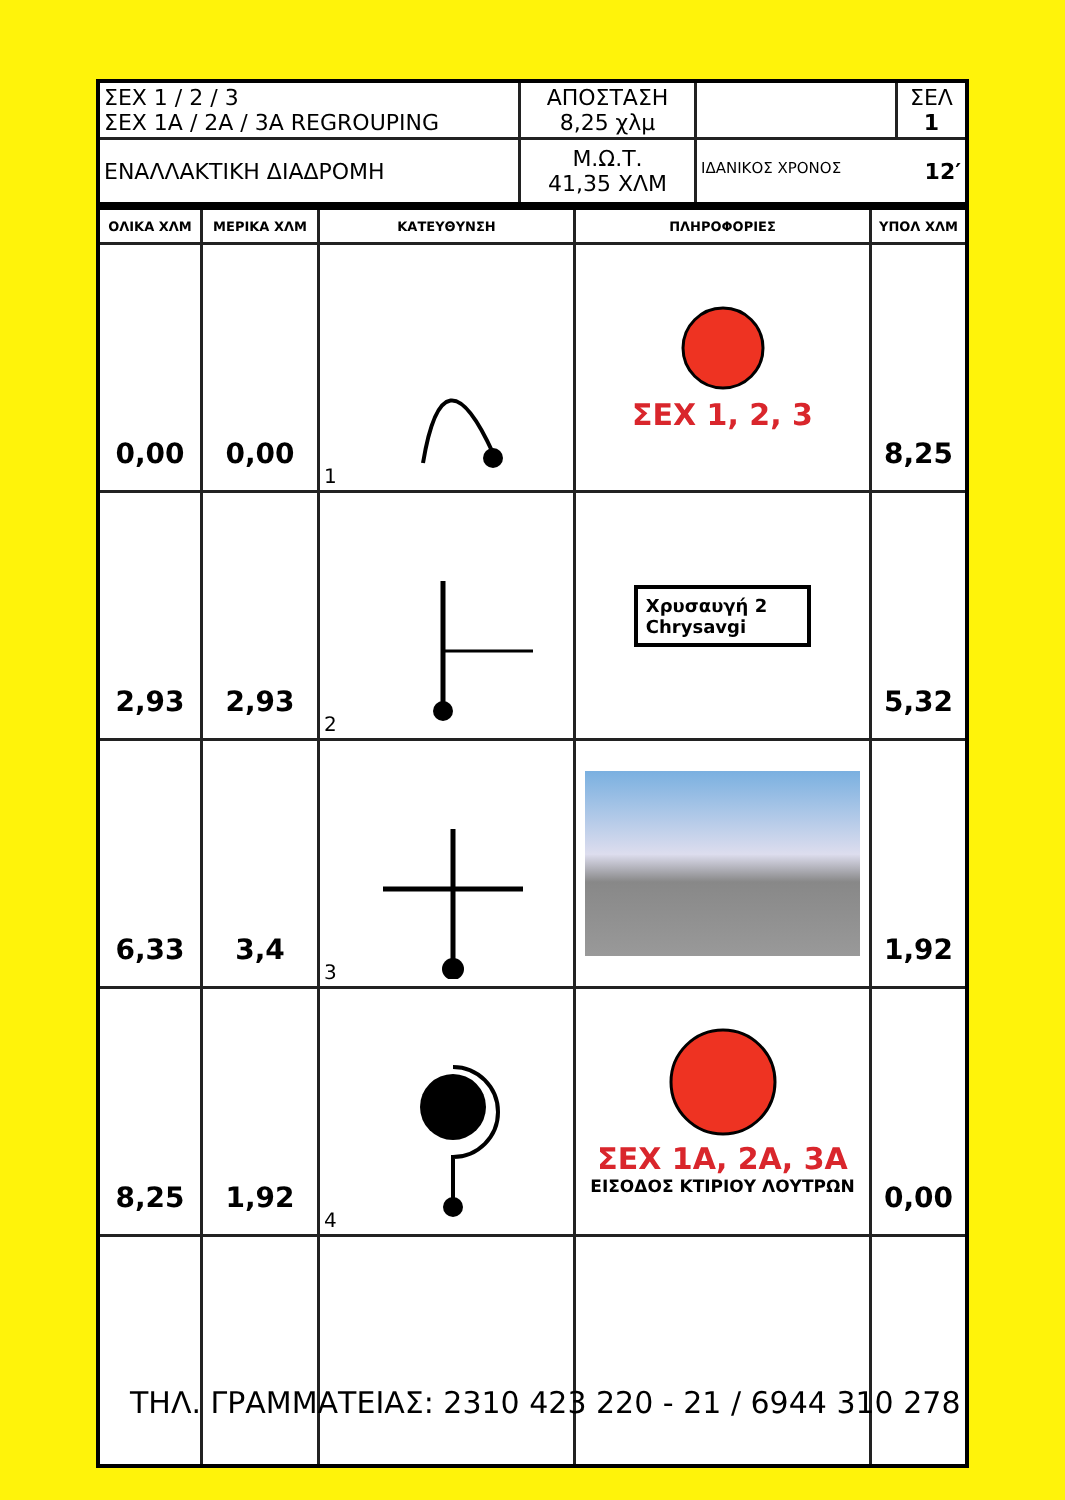| ΣΕΧ 1 / 2 / 3 ΣΕΧ 1Α / 2Α / 3Α REGROUPING | ΑΠΟΣΤΑΣΗ 8,25 χλμ | | ΣΕΛ 1 |
| ΕΝΑΛΛΑΚΤΙΚΗ ΔΙΑΔΡΟΜΗ | Μ.Ω.Τ. 41,35 ΧΛΜ | ΙΔΑΝΙΚΟΣ ΧΡΟΝΟΣ 12′ | |
| ΟΛΙΚΑ ΧΛΜ | ΜΕΡΙΚΑ ΧΛΜ | ΚΑΤΕΥΘΥΝΣΗ | ΠΛΗΡΟΦΟΡΙΕΣ | ΥΠΟΛ ΧΛΜ |
| --- | --- | --- | --- | --- |
| 0,00 | 0,00 | 1 | ΣΕΧ 1, 2, 3 | 8,25 |
| 2,93 | 2,93 | 2 | Χρυσαυγή 2 Chrysavgi | 5,32 |
| 6,33 | 3,4 | 3 | | 1,92 |
| 8,25 | 1,92 | 4 | ΣΕΧ 1Α, 2Α, 3Α ΕΙΣΟΔΟΣ ΚΤΙΡΙΟΥ ΛΟΥΤΡΩΝ | 0,00 |
ΤΗΛ. ΓΡΑΜΜΑΤΕΙΑΣ: 2310 423 220 - 21 / 6944 310 278